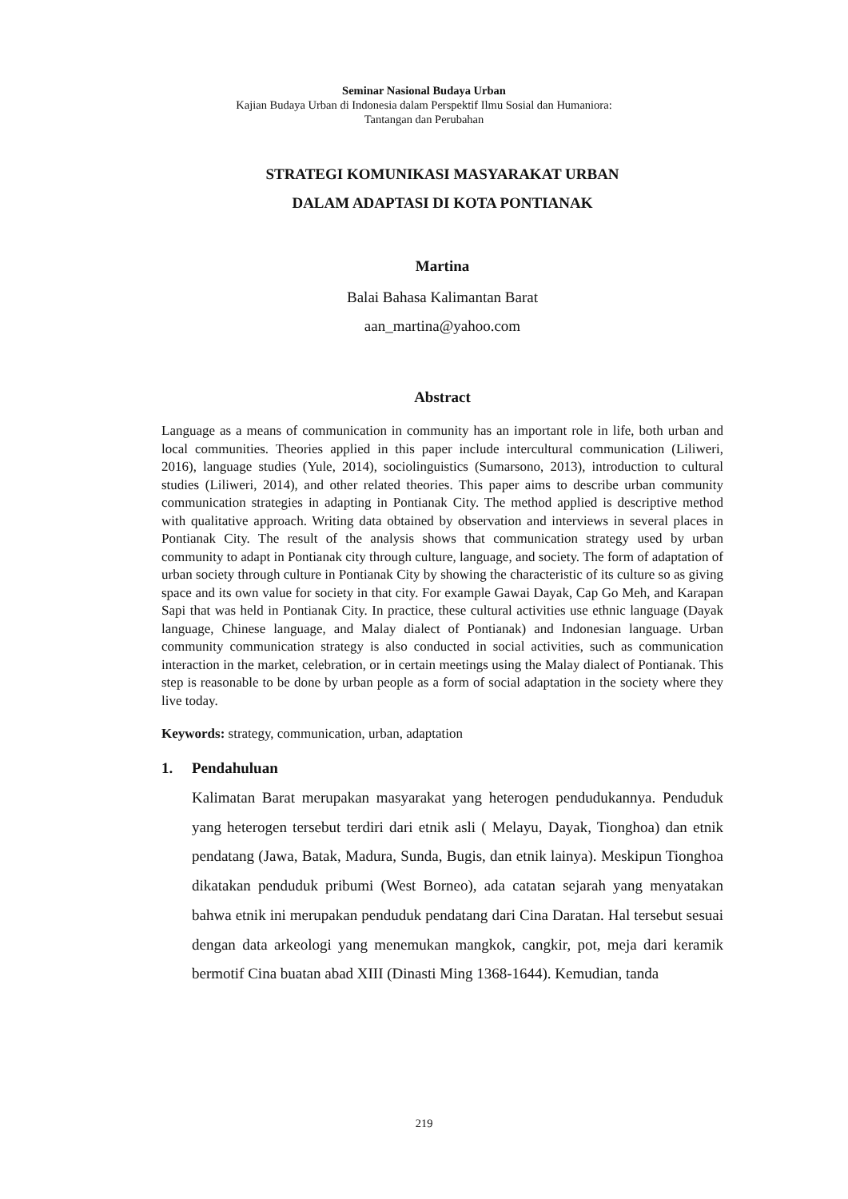Seminar Nasional Budaya Urban
Kajian Budaya Urban di Indonesia dalam Perspektif Ilmu Sosial dan Humaniora:
Tantangan dan Perubahan
STRATEGI KOMUNIKASI MASYARAKAT URBAN
DALAM ADAPTASI DI KOTA PONTIANAK
Martina
Balai Bahasa Kalimantan Barat
aan_martina@yahoo.com
Abstract
Language as a means of communication in community has an important role in life, both urban and local communities. Theories applied in this paper include intercultural communication (Liliweri, 2016), language studies (Yule, 2014), sociolinguistics (Sumarsono, 2013), introduction to cultural studies (Liliweri, 2014), and other related theories. This paper aims to describe urban community communication strategies in adapting in Pontianak City. The method applied is descriptive method with qualitative approach. Writing data obtained by observation and interviews in several places in Pontianak City. The result of the analysis shows that communication strategy used by urban community to adapt in Pontianak city through culture, language, and society. The form of adaptation of urban society through culture in Pontianak City by showing the characteristic of its culture so as giving space and its own value for society in that city. For example Gawai Dayak, Cap Go Meh, and Karapan Sapi that was held in Pontianak City. In practice, these cultural activities use ethnic language (Dayak language, Chinese language, and Malay dialect of Pontianak) and Indonesian language. Urban community communication strategy is also conducted in social activities, such as communication interaction in the market, celebration, or in certain meetings using the Malay dialect of Pontianak. This step is reasonable to be done by urban people as a form of social adaptation in the society where they live today.
Keywords: strategy, communication, urban, adaptation
1. Pendahuluan
Kalimatan Barat merupakan masyarakat yang heterogen pendudukannya. Penduduk yang heterogen tersebut terdiri dari etnik asli ( Melayu, Dayak, Tionghoa) dan etnik pendatang (Jawa, Batak, Madura, Sunda, Bugis, dan etnik lainya). Meskipun Tionghoa dikatakan penduduk pribumi (West Borneo), ada catatan sejarah yang menyatakan bahwa etnik ini merupakan penduduk pendatang dari Cina Daratan. Hal tersebut sesuai dengan data arkeologi yang menemukan mangkok, cangkir, pot, meja dari keramik bermotif Cina buatan abad XIII (Dinasti Ming 1368-1644). Kemudian, tanda
219